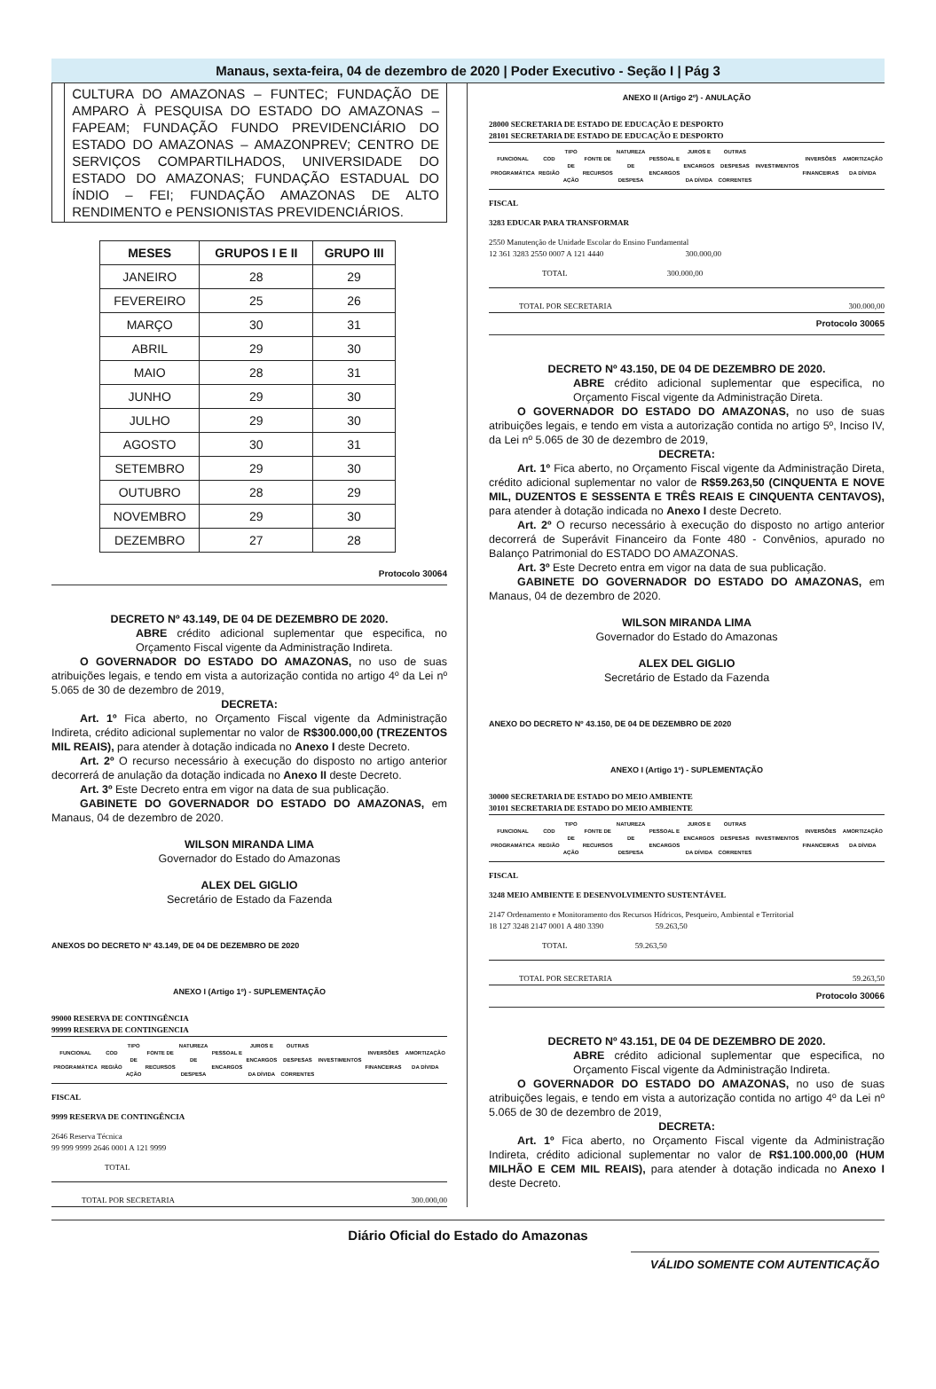Manaus, sexta-feira, 04 de dezembro de 2020 | Poder Executivo - Seção I | Pág 3
CULTURA DO AMAZONAS – FUNTEC; FUNDAÇÃO DE AMPARO À PESQUISA DO ESTADO DO AMAZONAS – FAPEAM; FUNDAÇÃO FUNDO PREVIDENCIÁRIO DO ESTADO DO AMAZONAS – AMAZONPREV; CENTRO DE SERVIÇOS COMPARTILHADOS, UNIVERSIDADE DO ESTADO DO AMAZONAS; FUNDAÇÃO ESTADUAL DO ÍNDIO – FEI; FUNDAÇÃO AMAZONAS DE ALTO RENDIMENTO e PENSIONISTAS PREVIDENCIÁRIOS.
| MESES | GRUPOS I E II | GRUPO III |
| --- | --- | --- |
| JANEIRO | 28 | 29 |
| FEVEREIRO | 25 | 26 |
| MARÇO | 30 | 31 |
| ABRIL | 29 | 30 |
| MAIO | 28 | 31 |
| JUNHO | 29 | 30 |
| JULHO | 29 | 30 |
| AGOSTO | 30 | 31 |
| SETEMBRO | 29 | 30 |
| OUTUBRO | 28 | 29 |
| NOVEMBRO | 29 | 30 |
| DEZEMBRO | 27 | 28 |
Protocolo 30064
DECRETO Nº 43.149, DE 04 DE DEZEMBRO DE 2020.
ABRE crédito adicional suplementar que especifica, no Orçamento Fiscal vigente da Administração Indireta.
O GOVERNADOR DO ESTADO DO AMAZONAS, no uso de suas atribuições legais, e tendo em vista a autorização contida no artigo 4º da Lei nº 5.065 de 30 de dezembro de 2019,
DECRETA:
Art. 1º Fica aberto, no Orçamento Fiscal vigente da Administração Indireta, crédito adicional suplementar no valor de R$300.000,00 (TREZENTOS MIL REAIS), para atender à dotação indicada no Anexo I deste Decreto.
Art. 2º O recurso necessário à execução do disposto no artigo anterior decorrerá de anulação da dotação indicada no Anexo II deste Decreto.
Art. 3º Este Decreto entra em vigor na data de sua publicação.
GABINETE DO GOVERNADOR DO ESTADO DO AMAZONAS, em Manaus, 04 de dezembro de 2020.
WILSON MIRANDA LIMA
Governador do Estado do Amazonas
ALEX DEL GIGLIO
Secretário de Estado da Fazenda
ANEXOS DO DECRETO Nº 43.149, DE 04 DE DEZEMBRO DE 2020
ANEXO I (Artigo 1º) - SUPLEMENTAÇÃO
99000 RESERVA DE CONTINGÊNCIA
99999 RESERVA DE CONTINGENCIA
| FUNCIONAL PROGRAMÁTICA | COD REGIÃO | TIPO DE AÇÃO | FONTE DE RECURSOS | NATUREZA DE DESPESA | PESSOAL E ENCARGOS | JUROS E ENCARGOS DA DÍVIDA | OUTRAS DESPESAS CORRENTES | INVESTIMENTOS | INVERSÕES FINANCEIRAS | AMORTIZAÇÃO DA DÍVIDA |
FISCAL
9999 RESERVA DE CONTINGÊNCIA
2646 Reserva Técnica
99 999 9999 2646 0001 A 121 9999
TOTAL
TOTAL POR SECRETARIA 300.000,00
ANEXO II (Artigo 2º) - ANULAÇÃO
28000 SECRETARIA DE ESTADO DE EDUCAÇÃO E DESPORTO
28101 SECRETARIA DE ESTADO DE EDUCAÇÃO E DESPORTO
| FUNCIONAL PROGRAMÁTICA | COD REGIÃO | TIPO DE AÇÃO | FONTE DE RECURSOS | NATUREZA DE DESPESA | PESSOAL E ENCARGOS | JUROS E ENCARGOS DA DÍVIDA | OUTRAS DESPESAS CORRENTES | INVESTIMENTOS | INVERSÕES FINANCEIRAS | AMORTIZAÇÃO DA DÍVIDA |
FISCAL
3283 EDUCAR PARA TRANSFORMAR
2550 Manutenção de Unidade Escolar do Ensino Fundamental
12 361 3283 2550 0007 A 121 4440 300.000,00
TOTAL 300.000,00
TOTAL POR SECRETARIA 300.000,00
Protocolo 30065
DECRETO Nº 43.150, DE 04 DE DEZEMBRO DE 2020.
ABRE crédito adicional suplementar que especifica, no Orçamento Fiscal vigente da Administração Direta.
O GOVERNADOR DO ESTADO DO AMAZONAS, no uso de suas atribuições legais, e tendo em vista a autorização contida no artigo 5º, Inciso IV, da Lei nº 5.065 de 30 de dezembro de 2019,
DECRETA:
Art. 1º Fica aberto, no Orçamento Fiscal vigente da Administração Direta, crédito adicional suplementar no valor de R$59.263,50 (CINQUENTA E NOVE MIL, DUZENTOS E SESSENTA E TRÊS REAIS E CINQUENTA CENTAVOS), para atender à dotação indicada no Anexo I deste Decreto.
Art. 2º O recurso necessário à execução do disposto no artigo anterior decorrerá de Superávit Financeiro da Fonte 480 - Convênios, apurado no Balanço Patrimonial do ESTADO DO AMAZONAS.
Art. 3º Este Decreto entra em vigor na data de sua publicação.
GABINETE DO GOVERNADOR DO ESTADO DO AMAZONAS, em Manaus, 04 de dezembro de 2020.
WILSON MIRANDA LIMA
Governador do Estado do Amazonas
ALEX DEL GIGLIO
Secretário de Estado da Fazenda
ANEXO DO DECRETO Nº 43.150, DE 04 DE DEZEMBRO DE 2020
ANEXO I (Artigo 1º) - SUPLEMENTAÇÃO
30000 SECRETARIA DE ESTADO DO MEIO AMBIENTE
30101 SECRETARIA DE ESTADO DO MEIO AMBIENTE
| FUNCIONAL PROGRAMÁTICA | COD REGIÃO | TIPO DE AÇÃO | FONTE DE RECURSOS | NATUREZA DE DESPESA | PESSOAL E ENCARGOS | JUROS E ENCARGOS DA DÍVIDA | OUTRAS DESPESAS CORRENTES | INVESTIMENTOS | INVERSÕES FINANCEIRAS | AMORTIZAÇÃO DA DÍVIDA |
FISCAL
3248 MEIO AMBIENTE E DESENVOLVIMENTO SUSTENTÁVEL
2147 Ordenamento e Monitoramento dos Recursos Hídricos, Pesqueiro, Ambiental e Territorial
18 127 3248 2147 0001 A 480 3390 59.263,50
TOTAL 59.263,50
TOTAL POR SECRETARIA 59.263,50
Protocolo 30066
DECRETO Nº 43.151, DE 04 DE DEZEMBRO DE 2020.
ABRE crédito adicional suplementar que especifica, no Orçamento Fiscal vigente da Administração Indireta.
O GOVERNADOR DO ESTADO DO AMAZONAS, no uso de suas atribuições legais, e tendo em vista a autorização contida no artigo 4º da Lei nº 5.065 de 30 de dezembro de 2019,
DECRETA:
Art. 1º Fica aberto, no Orçamento Fiscal vigente da Administração Indireta, crédito adicional suplementar no valor de R$1.100.000,00 (HUM MILHÃO E CEM MIL REAIS), para atender à dotação indicada no Anexo I deste Decreto.
Diário Oficial do Estado do Amazonas
VÁLIDO SOMENTE COM AUTENTICAÇÃO